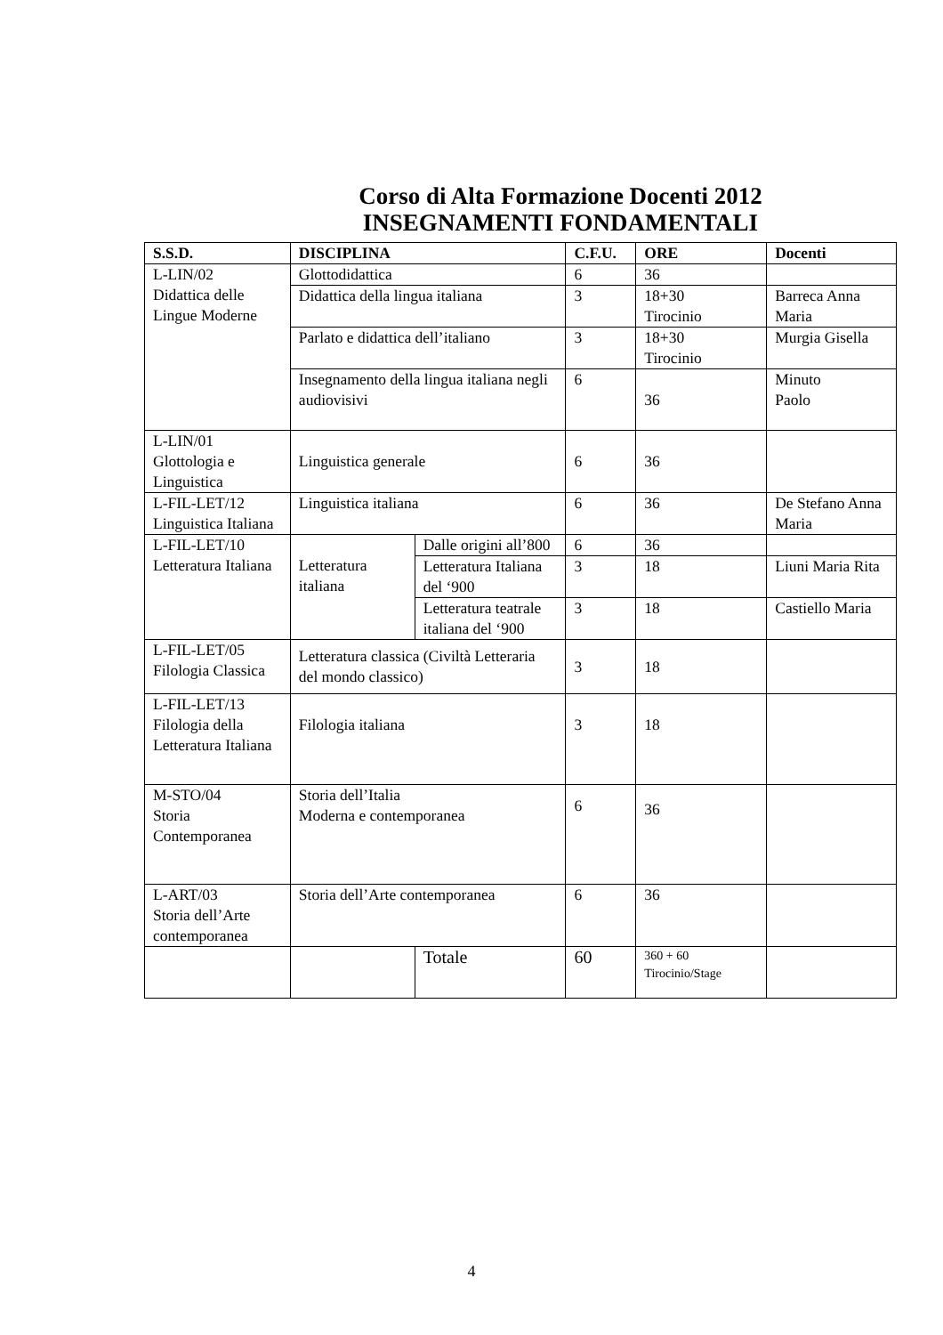Corso di Alta Formazione Docenti 2012
INSEGNAMENTI FONDAMENTALI
| S.S.D. | DISCIPLINA | | C.F.U. | ORE | Docenti |
| --- | --- | --- | --- | --- | --- |
| L-LIN/02 Didattica delle Lingue Moderne | Glottodidattica | | 6 | 36 | |
| | Didattica della lingua italiana | | 3 | 18+30 Tirocinio | Barreca Anna Maria |
| | Parlato e didattica dell’italiano | | 3 | 18+30 Tirocinio | Murgia Gisella |
| | Insegnamento della lingua italiana negli audiovisivi | | 6 | 36 | Minuto Paolo |
| L-LIN/01 Glottologia e Linguistica | Linguistica generale | | 6 | 36 | |
| L-FIL-LET/12 Linguistica Italiana | Linguistica italiana | | 6 | 36 | De Stefano Anna Maria |
| L-FIL-LET/10 Letteratura Italiana | Letteratura italiana | Dalle origini all’800 | 6 | 36 | |
| | | Letteratura Italiana del ‘900 | 3 | 18 | Liuni Maria Rita |
| | | Letteratura teatrale italiana del ‘900 | 3 | 18 | Castiello Maria |
| L-FIL-LET/05 Filologia Classica | Letteratura classica (Civiltà Letteraria del mondo classico) | | 3 | 18 | |
| L-FIL-LET/13 Filologia della Letteratura Italiana | Filologia italiana | | 3 | 18 | |
| M-STO/04 Storia Contemporanea | Storia dell’Italia Moderna e contemporanea | | 6 | 36 | |
| L-ART/03 Storia dell’Arte contemporanea | Storia dell’Arte contemporanea | | 6 | 36 | |
| | | Totale | 60 | 360 + 60 Tirocinio/Stage | |
4